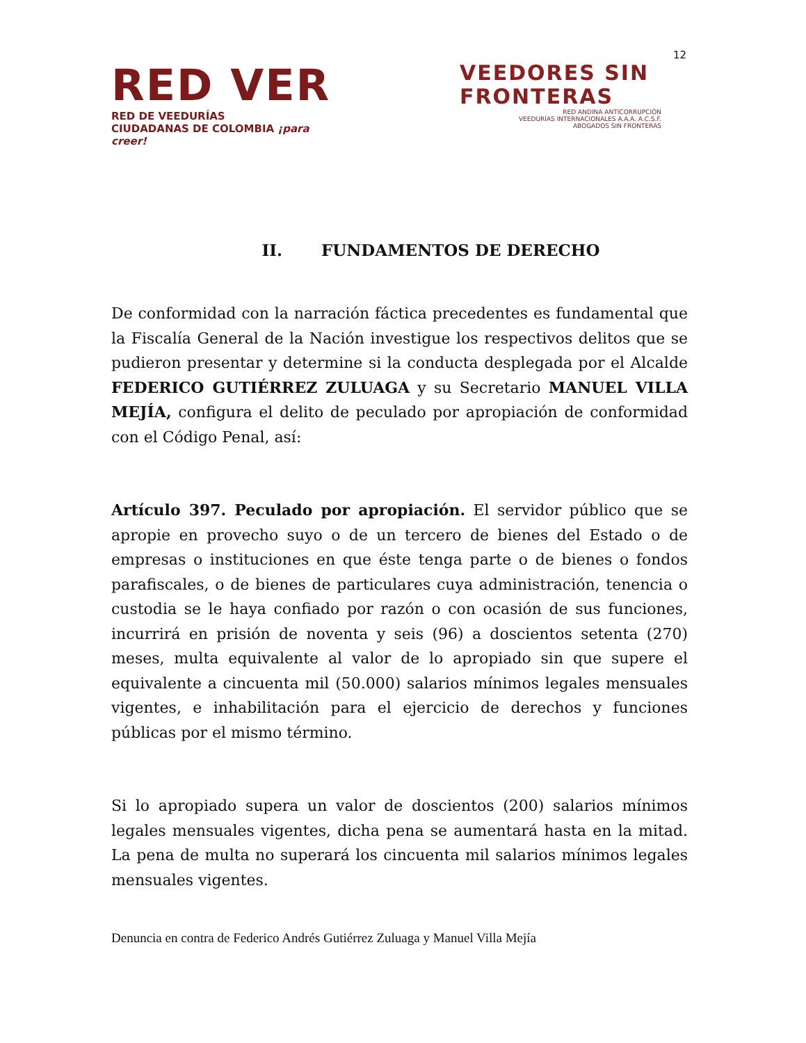12
RED VER
RED DE VEEDURÍAS
CIUDADANAS DE COLOMBIA ¡para creer!
VEEDORES SIN
FRONTERAS
RED ANDINA ANTICORRUPCIÓN
VEEDURÍAS INTERNACIONALES A.A.A. A.C.S.F.
ABOGADOS SIN FRONTERAS
II. FUNDAMENTOS DE DERECHO
De conformidad con la narración fáctica precedentes es fundamental que la Fiscalía General de la Nación investigue los respectivos delitos que se pudieron presentar y determine si la conducta desplegada por el Alcalde FEDERICO GUTIÉRREZ ZULUAGA y su Secretario MANUEL VILLA MEJÍA, configura el delito de peculado por apropiación de conformidad con el Código Penal, así:
Artículo 397. Peculado por apropiación. El servidor público que se apropie en provecho suyo o de un tercero de bienes del Estado o de empresas o instituciones en que éste tenga parte o de bienes o fondos parafiscales, o de bienes de particulares cuya administración, tenencia o custodia se le haya confiado por razón o con ocasión de sus funciones, incurrirá en prisión de noventa y seis (96) a doscientos setenta (270) meses, multa equivalente al valor de lo apropiado sin que supere el equivalente a cincuenta mil (50.000) salarios mínimos legales mensuales vigentes, e inhabilitación para el ejercicio de derechos y funciones públicas por el mismo término.
Si lo apropiado supera un valor de doscientos (200) salarios mínimos legales mensuales vigentes, dicha pena se aumentará hasta en la mitad. La pena de multa no superará los cincuenta mil salarios mínimos legales mensuales vigentes.
Denuncia en contra de Federico Andrés Gutiérrez Zuluaga y Manuel Villa Mejía